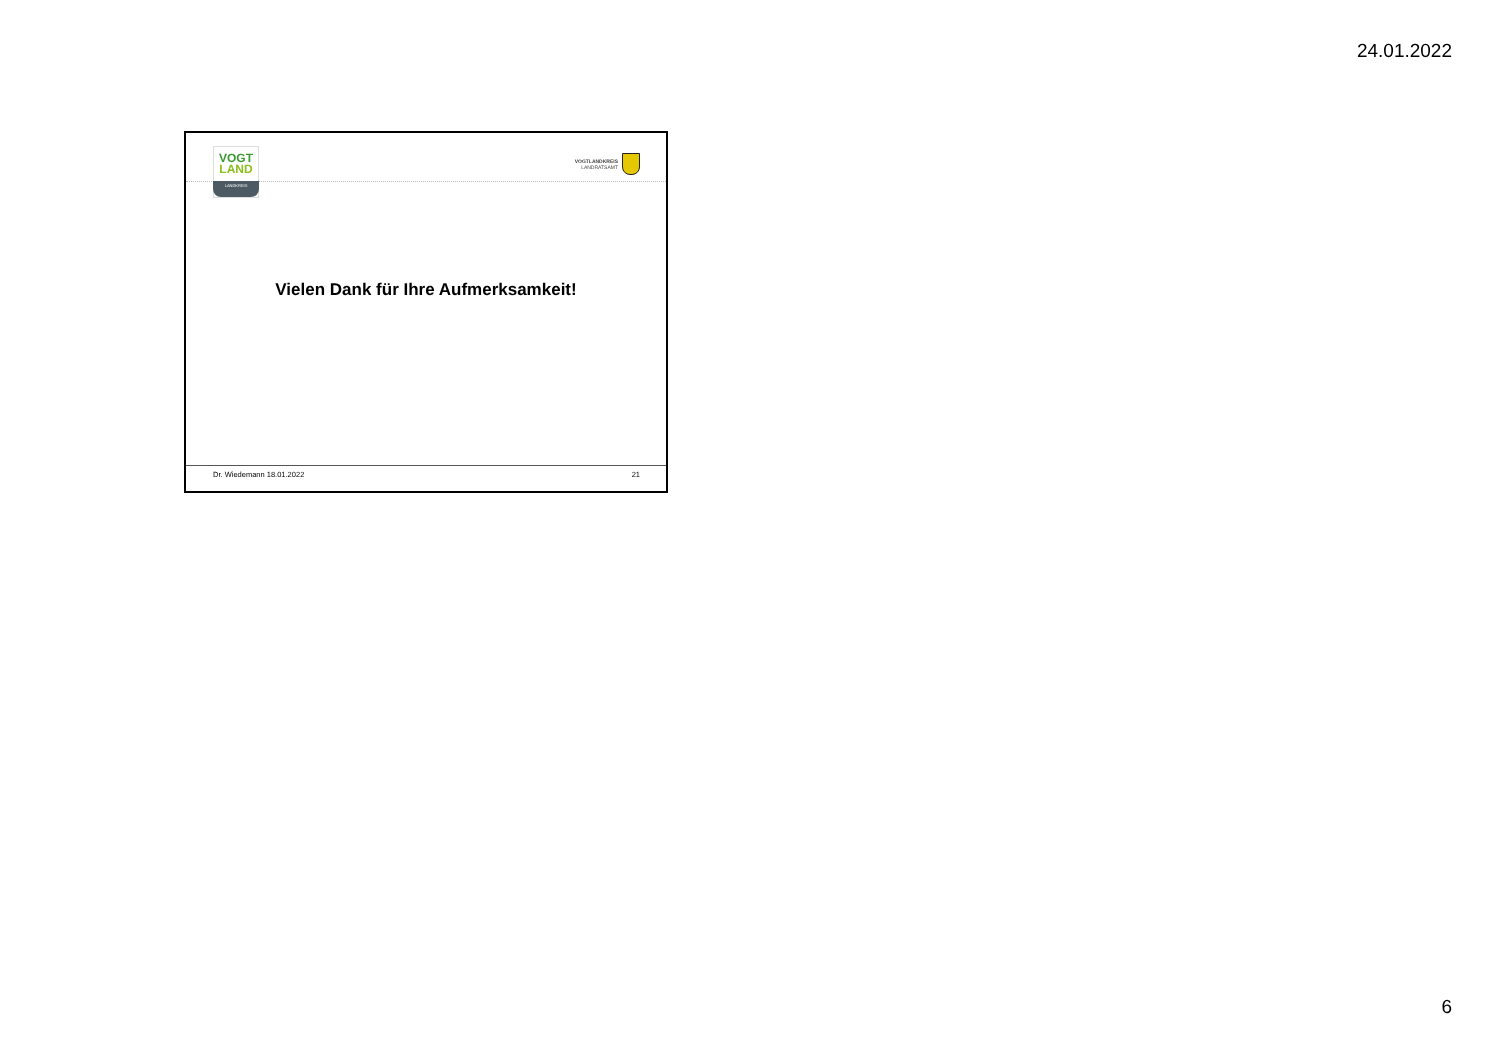24.01.2022
VOGT
LAND
LANDKREIS
VOGTLANDKREIS
LANDRATSAMT
Vielen Dank für Ihre Aufmerksamkeit!
Dr. Wiedemann 18.01.2022 21
6